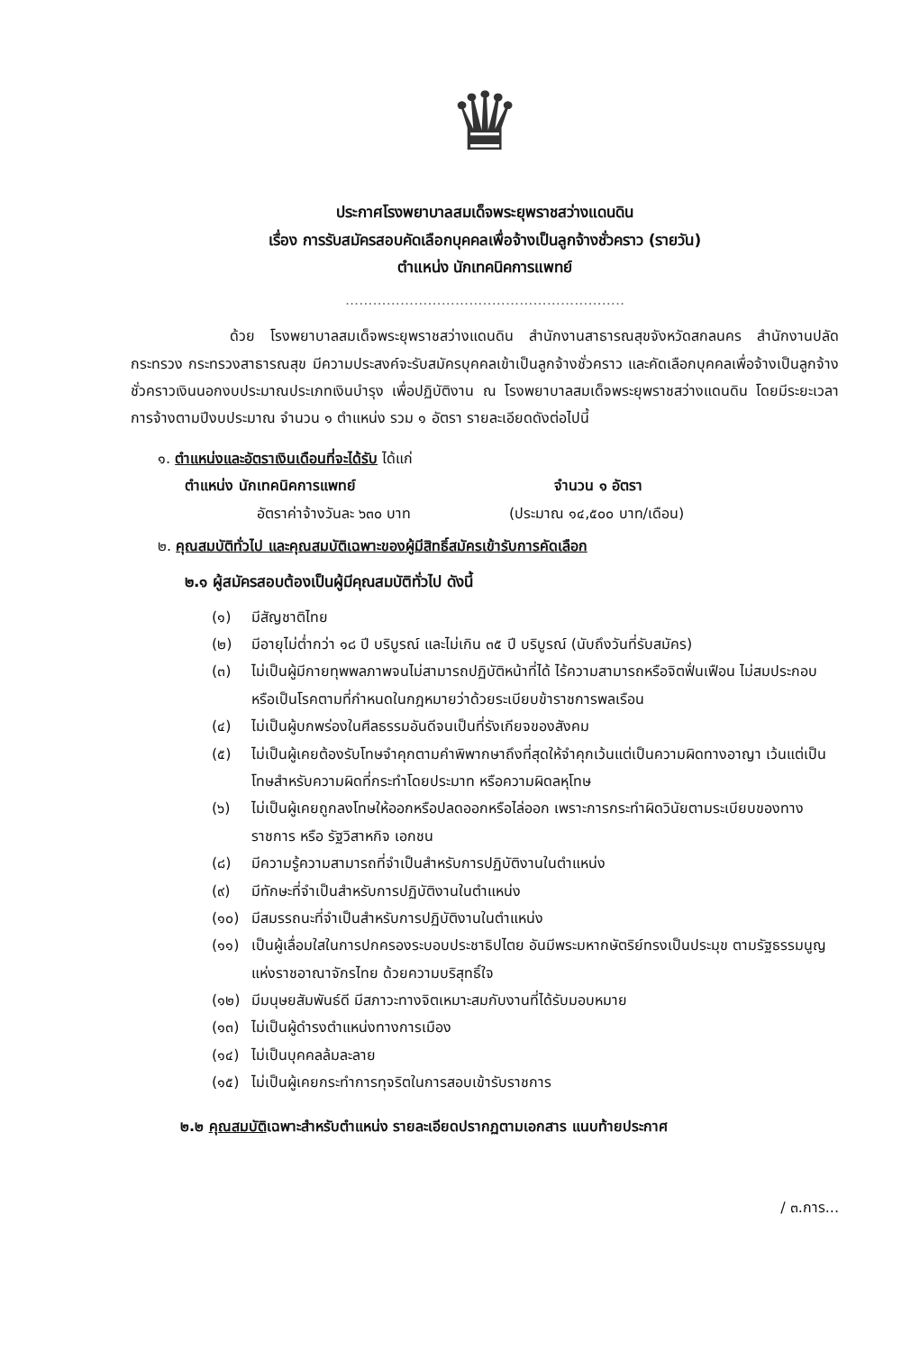♛
ประกาศโรงพยาบาลสมเด็จพระยุพราชสว่างแดนดิน
เรื่อง การรับสมัครสอบคัดเลือกบุคคลเพื่อจ้างเป็นลูกจ้างชั่วคราว (รายวัน)
ตำแหน่ง นักเทคนิคการแพทย์
.............................................................
ด้วย โรงพยาบาลสมเด็จพระยุพราชสว่างแดนดิน สำนักงานสาธารณสุขจังหวัดสกลนคร สำนักงานปลัดกระทรวง กระทรวงสาธารณสุข มีความประสงค์จะรับสมัครบุคคลเข้าเป็นลูกจ้างชั่วคราว และคัดเลือกบุคคลเพื่อจ้างเป็นลูกจ้างชั่วคราวเงินนอกงบประมาณประเภทเงินบำรุง เพื่อปฏิบัติงาน ณ โรงพยาบาลสมเด็จพระยุพราชสว่างแดนดิน โดยมีระยะเวลาการจ้างตามปีงบประมาณ จำนวน ๑ ตำแหน่ง รวม ๑ อัตรา รายละเอียดดังต่อไปนี้
๑. ตำแหน่งและอัตราเงินเดือนที่จะได้รับ ได้แก่
ตำแหน่ง นักเทคนิคการแพทย์ จำนวน ๑ อัตรา
อัตราค่าจ้างวันละ ๖๓๐ บาท (ประมาณ ๑๔,๕๐๐ บาท/เดือน)
๒. คุณสมบัติทั่วไป และคุณสมบัติเฉพาะของผู้มีสิทธิ์สมัครเข้ารับการคัดเลือก
๒.๑ ผู้สมัครสอบต้องเป็นผู้มีคุณสมบัติทั่วไป ดังนี้
(๑) มีสัญชาติไทย
(๒) มีอายุไม่ต่ำกว่า ๑๘ ปี บริบูรณ์ และไม่เกิน ๓๕ ปี บริบูรณ์ (นับถึงวันที่รับสมัคร)
(๓) ไม่เป็นผู้มีกายทุพพลภาพจนไม่สามารถปฏิบัติหน้าที่ได้ ไร้ความสามารถหรือจิตฟั่นเฟือน ไม่สมประกอบหรือเป็นโรคตามที่กำหนดในกฎหมายว่าด้วยระเบียบข้าราชการพลเรือน
(๔) ไม่เป็นผู้บกพร่องในศีลธรรมอันดีจนเป็นที่รังเกียจของสังคม
(๕) ไม่เป็นผู้เคยต้องรับโทษจำคุกตามคำพิพากษาถึงที่สุดให้จำคุกเว้นแต่เป็นความผิดทางอาญา เว้นแต่เป็นโทษสำหรับความผิดที่กระทำโดยประมาท หรือความผิดลหุโทษ
(๖) ไม่เป็นผู้เคยถูกลงโทษให้ออกหรือปลดออกหรือไล่ออก เพราะการกระทำผิดวินัยตามระเบียบของทางราชการ หรือ รัฐวิสาหกิจ เอกชน
(๘) มีความรู้ความสามารถที่จำเป็นสำหรับการปฏิบัติงานในตำแหน่ง
(๙) มีทักษะที่จำเป็นสำหรับการปฏิบัติงานในตำแหน่ง
(๑๐) มีสมรรถนะที่จำเป็นสำหรับการปฏิบัติงานในตำแหน่ง
(๑๑) เป็นผู้เลื่อมใสในการปกครองระบอบประชาธิปไตย อันมีพระมหากษัตริย์ทรงเป็นประมุข ตามรัฐธรรมนูญแห่งราชอาณาจักรไทย ด้วยความบริสุทธิ์ใจ
(๑๒) มีมนุษยสัมพันธ์ดี มีสภาวะทางจิตเหมาะสมกับงานที่ได้รับมอบหมาย
(๑๓) ไม่เป็นผู้ดำรงตำแหน่งทางการเมือง
(๑๔) ไม่เป็นบุคคลล้มละลาย
(๑๕) ไม่เป็นผู้เคยกระทำการทุจริตในการสอบเข้ารับราชการ
๒.๒ คุณสมบัติเฉพาะสำหรับตำแหน่ง รายละเอียดปรากฏตามเอกสาร แนบท้ายประกาศ
/ ๓.การ...